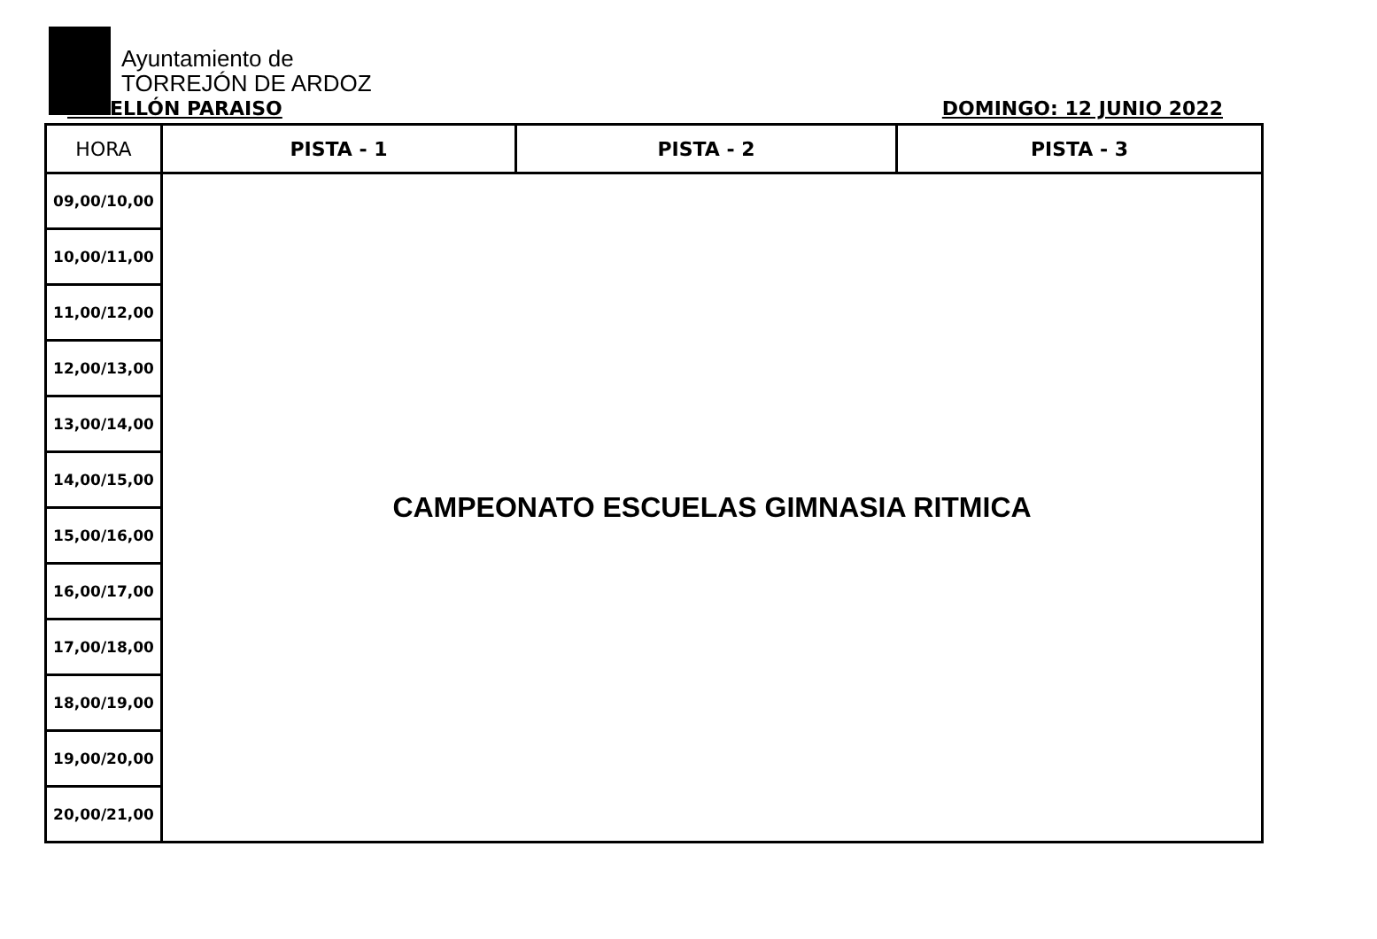Ayuntamiento de
TORREJÓN DE ARDOZ
PABELLÓN PARAISO DOMINGO: 12 JUNIO 2022
| HORA | PISTA - 1 | PISTA - 2 | PISTA - 3 |
| --- | --- | --- | --- |
| 09,00/10,00 | CAMPEONATO ESCUELAS GIMNASIA RITMICA | | |
| 10,00/11,00 | | | |
| 11,00/12,00 | | | |
| 12,00/13,00 | | | |
| 13,00/14,00 | | | |
| 14,00/15,00 | | | |
| 15,00/16,00 | | | |
| 16,00/17,00 | | | |
| 17,00/18,00 | | | |
| 18,00/19,00 | | | |
| 19,00/20,00 | | | |
| 20,00/21,00 | | | |